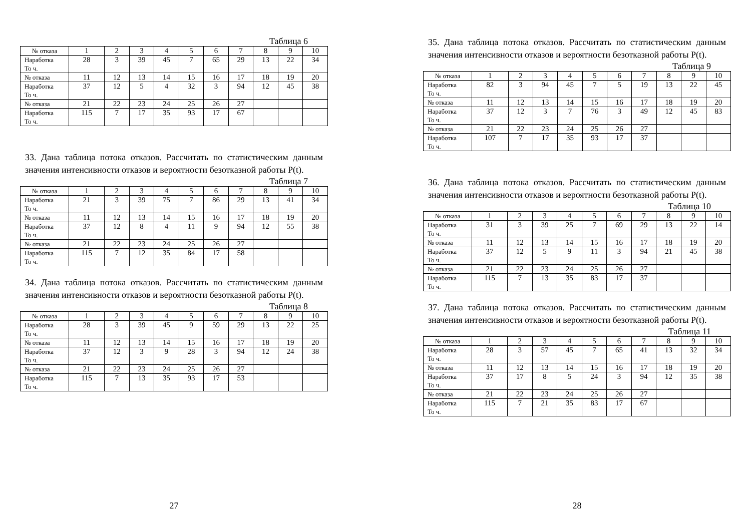Таблица 6
| № отказа | 1 | 2 | 3 | 4 | 5 | 6 | 7 | 8 | 9 | 10 |
| Наработка То ч. | 28 | 3 | 39 | 45 | 7 | 65 | 29 | 13 | 22 | 34 |
| № отказа | 11 | 12 | 13 | 14 | 15 | 16 | 17 | 18 | 19 | 20 |
| Наработка То ч. | 37 | 12 | 5 | 4 | 32 | 3 | 94 | 12 | 45 | 38 |
| № отказа | 21 | 22 | 23 | 24 | 25 | 26 | 27 | | | |
| Наработка То ч. | 115 | 7 | 17 | 35 | 93 | 17 | 67 | | | |
33. Дана таблица потока отказов. Рассчитать по статистическим данным значения интенсивности отказов и вероятности безотказной работы P(t).
Таблица 7
| № отказа | 1 | 2 | 3 | 4 | 5 | 6 | 7 | 8 | 9 | 10 |
| Наработка То ч. | 21 | 3 | 39 | 75 | 7 | 86 | 29 | 13 | 41 | 34 |
| № отказа | 11 | 12 | 13 | 14 | 15 | 16 | 17 | 18 | 19 | 20 |
| Наработка То ч. | 37 | 12 | 8 | 4 | 11 | 9 | 94 | 12 | 55 | 38 |
| № отказа | 21 | 22 | 23 | 24 | 25 | 26 | 27 | | | |
| Наработка То ч. | 115 | 7 | 12 | 35 | 84 | 17 | 58 | | | |
34. Дана таблица потока отказов. Рассчитать по статистическим данным значения интенсивности отказов и вероятности безотказной работы P(t).
Таблица 8
| № отказа | 1 | 2 | 3 | 4 | 5 | 6 | 7 | 8 | 9 | 10 |
| Наработка То ч. | 28 | 3 | 39 | 45 | 9 | 59 | 29 | 13 | 22 | 25 |
| № отказа | 11 | 12 | 13 | 14 | 15 | 16 | 17 | 18 | 19 | 20 |
| Наработка То ч. | 37 | 12 | 3 | 9 | 28 | 3 | 94 | 12 | 24 | 38 |
| № отказа | 21 | 22 | 23 | 24 | 25 | 26 | 27 | | | |
| Наработка То ч. | 115 | 7 | 13 | 35 | 93 | 17 | 53 | | | |
27
35. Дана таблица потока отказов. Рассчитать по статистическим данным значения интенсивности отказов и вероятности безотказной работы P(t).
Таблица 9
| № отказа | 1 | 2 | 3 | 4 | 5 | 6 | 7 | 8 | 9 | 10 |
| Наработка То ч. | 82 | 3 | 94 | 45 | 7 | 5 | 19 | 13 | 22 | 45 |
| № отказа | 11 | 12 | 13 | 14 | 15 | 16 | 17 | 18 | 19 | 20 |
| Наработка То ч. | 37 | 12 | 3 | 7 | 76 | 3 | 49 | 12 | 45 | 83 |
| № отказа | 21 | 22 | 23 | 24 | 25 | 26 | 27 | | | |
| Наработка То ч. | 107 | 7 | 17 | 35 | 93 | 17 | 37 | | | |
36. Дана таблица потока отказов. Рассчитать по статистическим данным значения интенсивности отказов и вероятности безотказной работы P(t).
Таблица 10
| № отказа | 1 | 2 | 3 | 4 | 5 | 6 | 7 | 8 | 9 | 10 |
| Наработка То ч. | 31 | 3 | 39 | 25 | 7 | 69 | 29 | 13 | 22 | 14 |
| № отказа | 11 | 12 | 13 | 14 | 15 | 16 | 17 | 18 | 19 | 20 |
| Наработка То ч. | 37 | 12 | 5 | 9 | 11 | 3 | 94 | 21 | 45 | 38 |
| № отказа | 21 | 22 | 23 | 24 | 25 | 26 | 27 | | | |
| Наработка То ч. | 115 | 7 | 13 | 35 | 83 | 17 | 37 | | | |
37. Дана таблица потока отказов. Рассчитать по статистическим данным значения интенсивности отказов и вероятности безотказной работы P(t).
Таблица 11
| № отказа | 1 | 2 | 3 | 4 | 5 | 6 | 7 | 8 | 9 | 10 |
| Наработка То ч. | 28 | 3 | 57 | 45 | 7 | 65 | 41 | 13 | 32 | 34 |
| № отказа | 11 | 12 | 13 | 14 | 15 | 16 | 17 | 18 | 19 | 20 |
| Наработка То ч. | 37 | 17 | 8 | 5 | 24 | 3 | 94 | 12 | 35 | 38 |
| № отказа | 21 | 22 | 23 | 24 | 25 | 26 | 27 | | | |
| Наработка То ч. | 115 | 7 | 21 | 35 | 83 | 17 | 67 | | | |
28